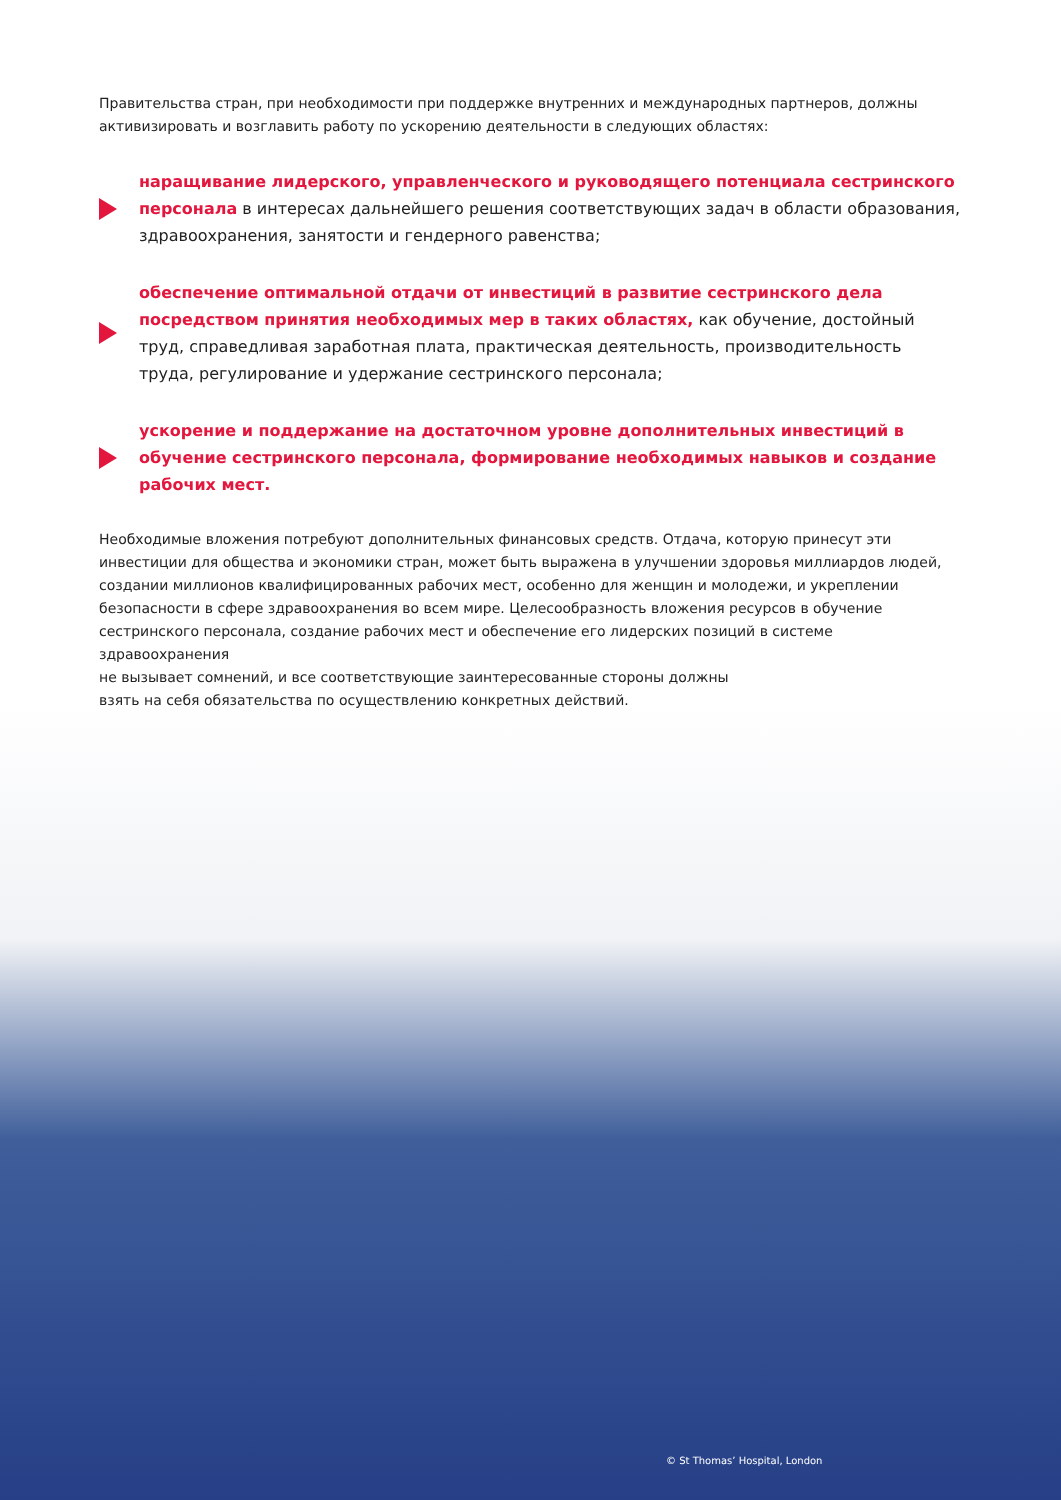Правительства стран, при необходимости при поддержке внутренних и международных партнеров, должны активизировать и возглавить работу по ускорению деятельности в следующих областях:
наращивание лидерского, управленческого и руководящего потенциала сестринского персонала в интересах дальнейшего решения соответствующих задач в области образования, здравоохранения, занятости и гендерного равенства;
обеспечение оптимальной отдачи от инвестиций в развитие сестринского дела посредством принятия необходимых мер в таких областях, как обучение, достойный труд, справедливая заработная плата, практическая деятельность, производительность труда, регулирование и удержание сестринского персонала;
ускорение и поддержание на достаточном уровне дополнительных инвестиций в обучение сестринского персонала, формирование необходимых навыков и создание рабочих мест.
Необходимые вложения потребуют дополнительных финансовых средств. Отдача, которую принесут эти инвестиции для общества и экономики стран, может быть выражена в улучшении здоровья миллиардов людей, создании миллионов квалифицированных рабочих мест, особенно для женщин и молодежи, и укреплении безопасности в сфере здравоохранения во всем мире. Целесообразность вложения ресурсов в обучение сестринского персонала, создание рабочих мест и обеспечение его лидерских позиций в системе здравоохранения
не вызывает сомнений, и все соответствующие заинтересованные стороны должны
взять на себя обязательства по осуществлению конкретных действий.
© St Thomas’ Hospital, London